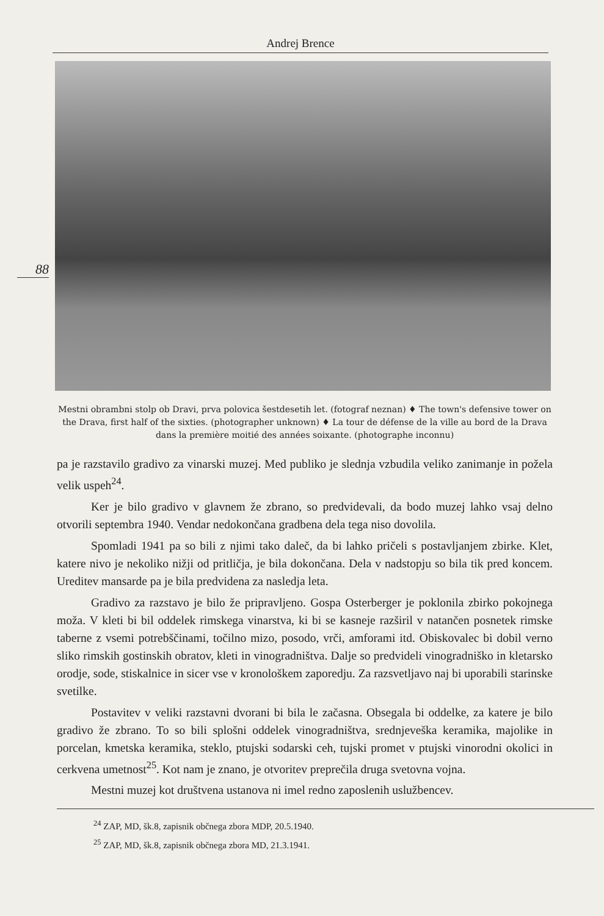Andrej Brence
88
Mestni obrambni stolp ob Dravi, prva polovica šestdesetih let. (fotograf neznan) ♦ The town's defensive tower on the Drava, first half of the sixties. (photographer unknown) ♦ La tour de défense de la ville au bord de la Drava dans la première moitié des années soixante. (photographe inconnu)
pa je razstavilo gradivo za vinarski muzej. Med publiko je slednja vzbudila veliko zanimanje in požela velik uspeh<sup>24</sup>.
Ker je bilo gradivo v glavnem že zbrano, so predvidevali, da bodo muzej lahko vsaj delno otvorili septembra 1940. Vendar nedokončana gradbena dela tega niso dovolila.
Spomladi 1941 pa so bili z njimi tako daleč, da bi lahko pričeli s postavljanjem zbirke. Klet, katere nivo je nekoliko nižji od pritličja, je bila dokončana. Dela v nadstopju so bila tik pred koncem. Ureditev mansarde pa je bila predvidena za nasledja leta.
Gradivo za razstavo je bilo že pripravljeno. Gospa Osterberger je poklonila zbirko pokojnega moža. V kleti bi bil oddelek rimskega vinarstva, ki bi se kasneje razširil v natančen posnetek rimske taberne z vsemi potrebščinami, točilno mizo, posodo, vrči, amforami itd. Obiskovalec bi dobil verno sliko rimskih gostinskih obratov, kleti in vinogradništva. Dalje so predvideli vinogradniško in kletarsko orodje, sode, stiskalnice in sicer vse v kronološkem zaporedju. Za razsvetljavo naj bi uporabili starinske svetilke.
Postavitev v veliki razstavni dvorani bi bila le začasna. Obsegala bi oddelke, za katere je bilo gradivo že zbrano. To so bili splošni oddelek vinogradništva, srednjeveška keramika, majolike in porcelan, kmetska keramika, steklo, ptujski sodarski ceh, tujski promet v ptujski vinorodni okolici in cerkvena umetnost<sup>25</sup>. Kot nam je znano, je otvoritev preprečila druga svetovna vojna.
Mestni muzej kot društvena ustanova ni imel redno zaposlenih uslužbencev.
<sup>24</sup> ZAP, MD, šk.8, zapisnik občnega zbora MDP, 20.5.1940.
<sup>25</sup> ZAP, MD, šk.8, zapisnik občnega zbora MD, 21.3.1941.